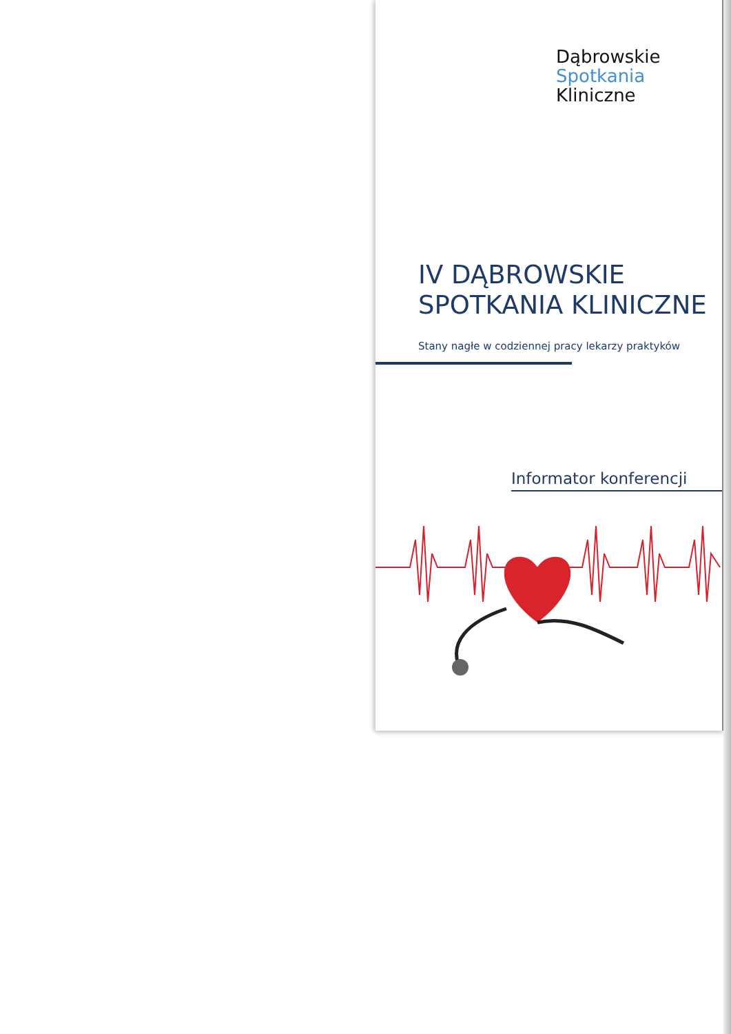Dąbrowskie
Spotkania
Kliniczne
IV DĄBROWSKIE
SPOTKANIA KLINICZNE
Stany nagłe w codziennej pracy lekarzy praktyków
Informator konferencji